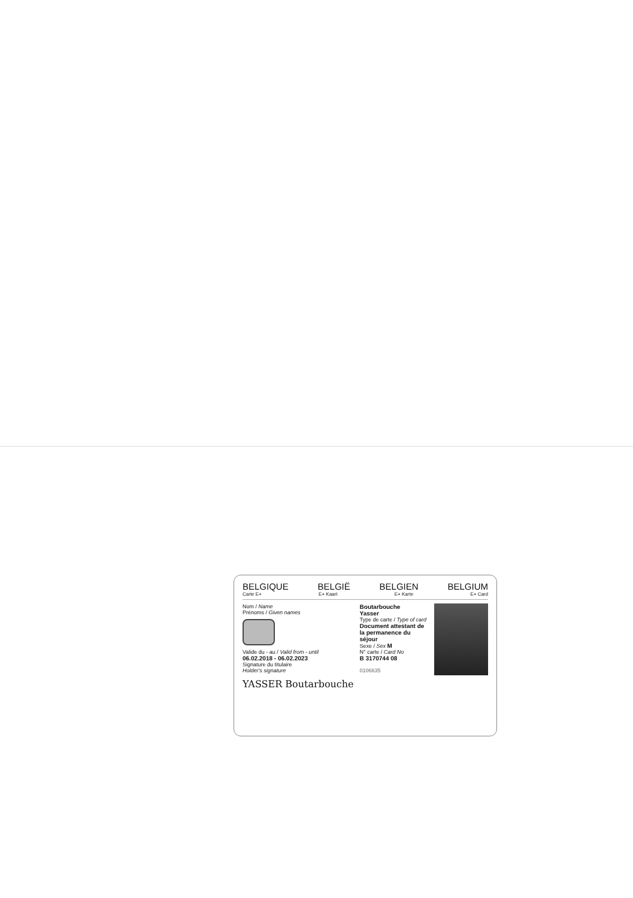BELGIQUE BELGIË BELGIEN BELGIUM
Carte E+ E+ Kaart E+ Karte E+ Card
Nom / Name
Prénoms / Given names
Valide du - au / Valid from - until
06.02.2018 - 06.02.2023
Signature du titulaire
Holder's signature
YASSER Boutarbouche
Boutarbouche
Yasser
Type de carte / Type of card
Document attestant de la permanence du séjour
Sexe / Sex M
N° carte / Card No
B 3170744 08
0106635